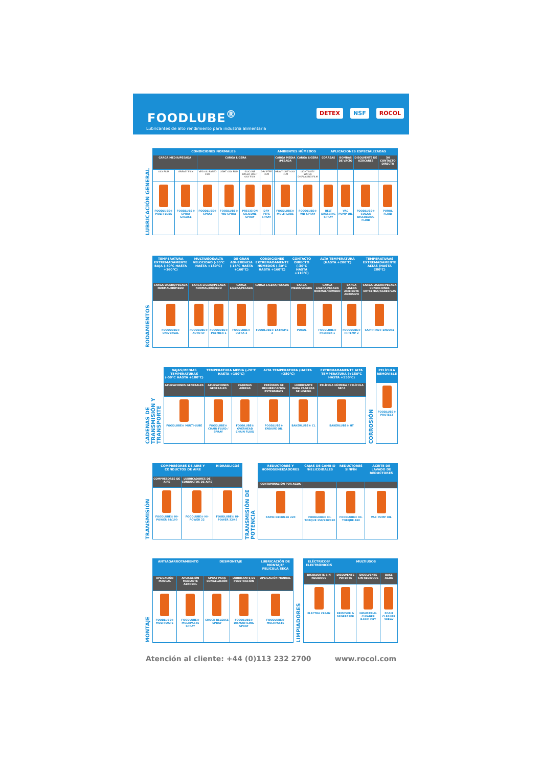FOODLUBE<sup>®</sup>
Lubricantes de alto rendimiento para industria alimentaria
DETEX NSF ROCOL
LUBRICACIÓN GENERAL
| CONDICIONES NORMALES | | | | | | | AMBIENTES HÚMEDOS | | APLICACIONES ESPECIALIZADAS | | | |
| --- | --- | --- | --- | --- | --- | --- | --- | --- | --- | --- | --- | --- |
| CARGA MEDIA/PESADA | | CARGA LIGERA | | | | | CARGA MEDIA /PESADA | CARGA LIGERA | CORREAS | BOMBAS DE VACÍO | DISOLVENTE DE AZÚCARES | 3H CONTACTO DIRECTO |
| OILY FILM | GREASY FILM | VEG OIL BASED FILM | LIGHT OILY FILM | SILICONE BASED LIGHT OILY FILM | DRY PTFE FILM | | HEAVY DUTY OILY FILM | LIGHT DUTY WATER DISPLACING FILM | | | | |
| FOODLUBE® MULTI-LUBE | FOODLUBE® SPRAY GREASE | FOODLUBE® SPRAY | FOODLUBE® WD SPRAY | PRECISION SILICONE SPRAY | DRY PTFE SPRAY | | FOODLUBE® MULTI-LUBE | FOODLUBE® WD SPRAY | BELT DRESSING SPRAY | VAC PUMP OIL | FOODLUBE® SUGAR DISSOLVING FLUID | PUROL FLUID |
RODAMIENTOS
| TEMPERATURA EXTREMADAMENTE BAJA (-50°C HASTA +160°C) | MULTIUSOS/ALTA VELOCIDAD (-30°C HASTA +180°C) | | DE GRAN ADHERENCIA (-15°C HASTA +160°C) | CONDICIONES EXTREMADAMENTE HÚMEDOS (-30°C HASTA +160°C) | CONTACTO DIRECTO (-30°C HASTA +110°C) | ALTA TEMPERATURA (HASTA +200°C) | | TEMPERATURAS EXTREMADAMENTE ALTAS (HASTA 280°C) |
| --- | --- | --- | --- | --- | --- | --- | --- | --- |
| CARGA LIGERA/PESADA NORMAL/HÚMEDO | CARGA LIGERA/PESADA NORMAL/HÚMEDO | | CARGA LIGERA/PESADA | CARGA LIGERA/PESADA | CARGA MEDIA/LIGERA | CARGA LIGERA/PESADA NORMAL/HÚMEDO | CARGA LIGERA AMBIENTE AGRESIVO | CARGA LIGERA/PESADA CONDICIONES EXTREMAS/AGRESIVAS |
| FOODLUBE® UNIVERSAL | FOODLUBE® AUTO 5F | FOODLUBE® PREMIER 1 | FOODLUBE® ULTRA 2 | FOODLUBE® EXTREME 2 | PUROL | FOODLUBE® PREMIER 1 | FOODLUBE® HI-TEMP 2 | SAPPHIRE® ENDURE |
CADENAS DE TRANSMISIÓN Y TRANSPORTE
| BAJAS/MEDIAS TEMPERATURAS (-50°C HASTA +180°C) | TEMPERATURA MEDIA (-20°C HASTA +150°C) | | ALTA TEMPERATURA (HASTA +280°C) | | EXTREMADAMENTE ALTA TEMPERATURA (+180°C HASTA +550°C) |
| --- | --- | --- | --- | --- | --- |
| APLICACIONES GENERALES | APLICACIONES GENERALES | CADENAS AÉREAS | PERÍODOS DE RELUBRICACIÓN EXTENDIDOS | LUBRICANTE PARA CADENAS DE HORNO | PELÍCULA HÚMEDA / PELÍCULA SECA |
| FOODLUBE® MULTI-LUBE | FOODLUBE® CHAIN FLUID / SPRAY | FOODLUBE® OVERHEAD CHAIN FLUID | FOODLUBE® ENDURE OIL | BAKERLUBE® CL | BAKERLUBE® HT |
CORROSIÓN
| PELÍCULA REMOVIBLE |
| --- |
| FOODLUBE® PROTECT |
TRANSMISIÓN
| COMPRESORES DE AIRE Y CONDUCTOS DE AIRE | | HIDRÁULICOS |
| --- | --- | --- |
| COMPRESORES DE AIRE | LUBRICADORES DE CONDUCTOS DE AIRE | |
| FOODLUBE® HI-POWER 68/100 | FOODLUBE® HI-POWER 22 | FOODLUBE® HI-POWER 32/46 |
TRANSMISIÓN DE POTENCIA
| REDUCTORES Y HOMOGENEIZADORES | CAJAS DE CAMBIO /HELICOIDALES | REDUCTORES SINFÍN | ACEITE DE LAVADO DE REDUCTORES |
| --- | --- | --- | --- |
| CONTAMINACIÓN POR AGUA | | | |
| RAPID DEMULSE 220 | FOODLUBE® HI-TORQUE 150/220/320 | FOODLUBE® HI-TORQUE 460 | VAC PUMP OIL |
MONTAJE
| ANTIAGARROTAMIENTO | | DESMONTAJE | | LUBRICACIÓN DE MONTAJE/ PELÍCULA SECA |
| --- | --- | --- | --- | --- |
| APLICACIÓN MANUAL | APLICACIÓN MEDIANTE AEROSOL | SPRAY PARA CONGELACIÓN | LUBRICANTE DE PENETRACIÓN | APLICACIÓN MANUAL |
| FOODLUBE® MULTIPASTE | FOODLUBE® MULTIPASTE SPRAY | SHOCK-RELEASE SPRAY | FOODLUBE® DISMANTLING SPRAY | FOODLUBE® MULTIPASTE |
LIMPIADORES
| ELÉCTRICOS/ ELECTRÓNICOS | MULTIUSOS | | |
| --- | --- | --- | --- |
| DISOLVENTE SIN RESIDUOS | DISOLVENTE POTENTE | DISOLVENTE SIN RESIDUOS | BASE AGUA |
| ELECTRA CLEAN | REMOVER & DEGREASER | INDUSTRIAL CLEANER RAPID DRY | FOAM CLEANER SPRAY |
Atención al cliente: +44 (0)113 232 2700 www.rocol.com